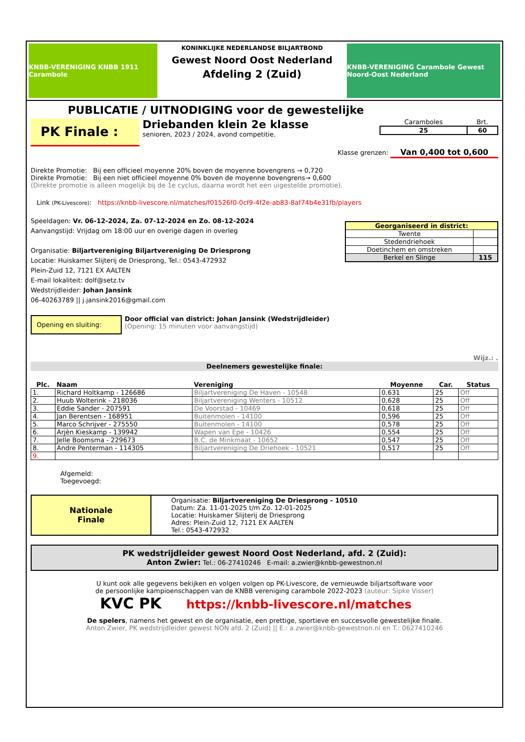KNBB-VERENIGING KNBB 1911 Carambole
KONINKLIJKE NEDERLANDSE BILJARTBOND
Gewest Noord Oost Nederland
Afdeling 2 (Zuid)
KNBB-VERENIGING Carambole Gewest Noord-Oost Nederland
PUBLICATIE / UITNODIGING voor de gewestelijke
PK Finale :
Driebanden klein 2e klasse
senioren, 2023 / 2024, avond competitie.
| Caramboles | Brt. |
| 25 | 60 |
Klasse grenzen: Van 0,400 tot 0,600
Direkte Promotie: Bij een officieel moyenne 20% boven de moyenne bovengrens → 0,720
Direkte Promotie: Bij een niet officieel moyenne 0% boven de moyenne bovengrens→ 0,600
(Direkte promotie is alleen mogelijk bij de 1e cyclus, daarna wordt het een uigestelde promotie).
Link (PK-Livescore): https://knbb-livescore.nl/matches/f01526f0-0cf9-4f2e-ab83-8af74b4e31fb/players
Speeldagen: Vr. 06-12-2024, Za. 07-12-2024 en Zo. 08-12-2024
Aanvangstijd: Vrijdag om 18:00 uur en overige dagen in overleg
Organisatie: Biljartvereniging Biljartvereniging De Driesprong
Locatie: Huiskamer Slijterij de Driesprong, Tel.: 0543-472932
Plein-Zuid 12, 7121 EX AALTEN
E-mail lokaliteit: dolf@setz.tv
Wedstrijdleider: Johan Jansink
06-40263789 || j.jansink2016@gmail.com
| Georganiseerd in district: | |
| Twente | |
| Stedendriehoek | |
| Doetinchem en omstreken | |
| Berkel en Slinge | 115 |
Opening en sluiting:
Door official van district: Johan Jansink (Wedstrijdleider)
(Opening: 15 minuten voor aanvangstijd)
Wijz.: .
Deelnemers gewestelijke finale:
| Plc. | Naam | Vereniging | Moyenne | Car. | Status |
| --- | --- | --- | --- | --- | --- |
| 1. | Richard Holtkamp - 126686 | Biljartvereniging De Haven - 10548 | 0,631 | 25 | Off |
| 2. | Huub Wolterink - 218036 | Biljartvereniging Wenters - 10512 | 0,628 | 25 | Off |
| 3. | Eddie Sander - 207591 | De Voorstad - 10469 | 0,618 | 25 | Off |
| 4. | Jan Berentsen - 168951 | Buitenmolen - 14100 | 0,596 | 25 | Off |
| 5. | Marco Schrijver - 275550 | Buitenmolen - 14100 | 0,578 | 25 | Off |
| 6. | Arjèn Kieskamp - 139942 | Wapen van Epe - 10426 | 0,554 | 25 | Off |
| 7. | Jelle Boomsma - 229673 | B.C. de Minkmaat - 10652 | 0,547 | 25 | Off |
| 8. | Andre Penterman - 114305 | Biljartvereniging De Driehoek - 10521 | 0,517 | 25 | Off |
| 9. | | | | | |
Afgemeld:
Toegevoegd:
Nationale
Finale
Organisatie: Biljartvereniging De Driesprong - 10510
Datum: Za. 11-01-2025 t/m Zo. 12-01-2025
Locatie: Huiskamer Slijterij de Driesprong
Adres: Plein-Zuid 12, 7121 EX AALTEN
Tel.: 0543-472932
PK wedstrijdleider gewest Noord Oost Nederland, afd. 2 (Zuid):
Anton Zwier: Tel.: 06-27410246 E-mail: a.zwier@knbb-gewestnon.nl
U kunt ook alle gegevens bekijken en volgen volgen op PK-Livescore, de vernieuwde biljartsoftware voor
de persoonlijke kampioenschappen van de KNBB vereniging carambole 2022-2023 (auteur: Sipke Visser)
KVC PK https://knbb-livescore.nl/matches
De spelers, namens het gewest en de organisatie, een prettige, sportieve en succesvolle gewestelijke finale.
Anton Zwier, PK wedstrijdleider gewest NON afd. 2 (Zuid) || E.: a.zwier@knbb-gewestnon.nl en T.: 0627410246